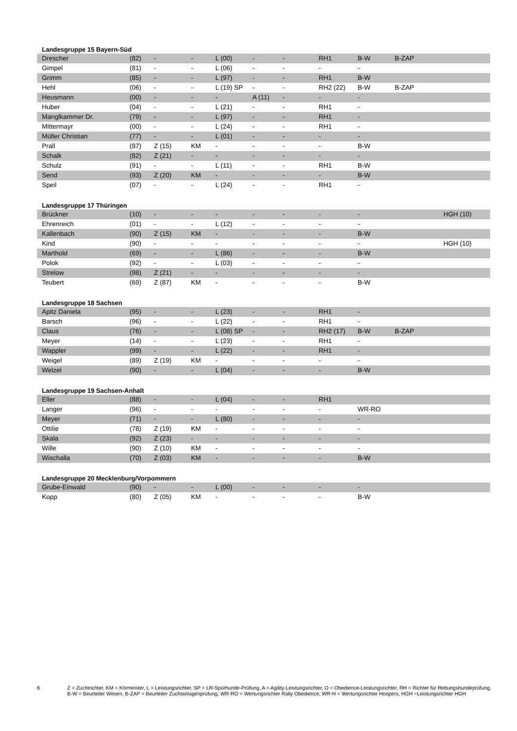Landesgruppe 15 Bayern-Süd
| Drescher | (82) | - | - | L (00) | - | - | RH1 | B-W | B-ZAP | |
| Gimpel | (81) | - | - | L (06) | - | - | - | - | | |
| Grimm | (85) | - | - | L (97) | - | - | RH1 | B-W | | |
| Hehl | (06) | - | - | L (19) SP | - | - | RH2 (22) | B-W | B-ZAP | |
| Heusmann | (00) | - | - | - | A (11) | - | - | - | | |
| Huber | (04) | - | - | L (21) | - | - | RH1 | - | | |
| Manglkammer Dr. | (79) | - | - | L (97) | - | - | RH1 | - | | |
| Mittermayr | (00) | - | - | L (24) | - | - | RH1 | - | | |
| Müller Christian | (77) | - | - | L (01) | - | - | - | - | | |
| Prall | (87) | Z (15) | KM | - | - | - | - | B-W | | |
| Schalk | (82) | Z (21) | - | - | - | - | - | - | | |
| Schulz | (91) | - | - | L (11) | - | - | RH1 | B-W | | |
| Send | (93) | Z (20) | KM | - | - | - | - | B-W | | |
| Speil | (07) | - | - | L (24) | - | - | RH1 | - | | |
Landesgruppe 17 Thüringen
| Brückner | (10) | - | - | - | - | - | - | - | | HGH (10) |
| Ehrenreich | (01) | - | - | L (12) | - | - | - | - | | |
| Kallenbach | (90) | Z (15) | KM | - | - | - | - | B-W | | |
| Kind | (90) | - | - | - | - | - | - | - | | HGH (10) |
| Marthold | (69) | - | - | L (86) | - | - | - | B-W | | |
| Polok | (92) | - | - | L (03) | - | - | - | - | | |
| Strelow | (98) | Z (21) | - | - | - | - | - | - | | |
| Teubert | (69) | Z (87) | KM | - | - | - | - | B-W | | |
Landesgruppe 18 Sachsen
| Apitz Daniela | (95) | - | - | L (23) | - | - | RH1 | - | | |
| Barsch | (96) | - | - | L (22) | - | - | RH1 | - | | |
| Claus | (76) | - | - | L (08) SP | - | - | RH2 (17) | B-W | B-ZAP | |
| Meyer | (14) | - | - | L (23) | - | - | RH1 | - | | |
| Wappler | (99) | - | - | L (22) | - | - | RH1 | - | | |
| Weigel | (89) | Z (19) | KM | - | - | - | - | - | | |
| Welzel | (90) | - | - | L (04) | - | - | - | B-W | | |
Landesgruppe 19 Sachsen-Anhalt
| Eller | (88) | - | - | L (04) | - | - | RH1 | | | |
| Langer | (96) | - | - | - | - | - | - | WR-RO | | |
| Meyer | (71) | - | - | L (80) | - | - | - | - | | |
| Ottilie | (78) | Z (19) | KM | - | - | - | - | - | | |
| Skala | (92) | Z (23) | - | - | - | - | - | - | | |
| Wille | (90) | Z (10) | KM | - | - | - | - | - | | |
| Wischalla | (70) | Z (03) | KM | - | - | - | - | B-W | | |
Landesgruppe 20 Mecklenburg/Vorpommern
| Grube-Einwald | (90) | - | - | L (00) | - | - | - | - | | |
| Kopp | (80) | Z (05) | KM | - | - | - | - | B-W | | |
6
Z = Zuchtrichter, KM = Körmeister, L = Leistungsrichter, SP = LR-Spürhunde-Prüfung, A = Agility-Leistungsrichter, O = Obedience-Leistungsrichter, RH = Richter für Rettungshundeprüfung, B-W = Beurteiler Wesen, B-ZAP = Beurteiler Zuchtanlagenprüfung, WR-RO = Wertungsrichter Rally Obedience, WR-H = Wertungsrichter Hoopers, HGH =Leistungsrichter HGH